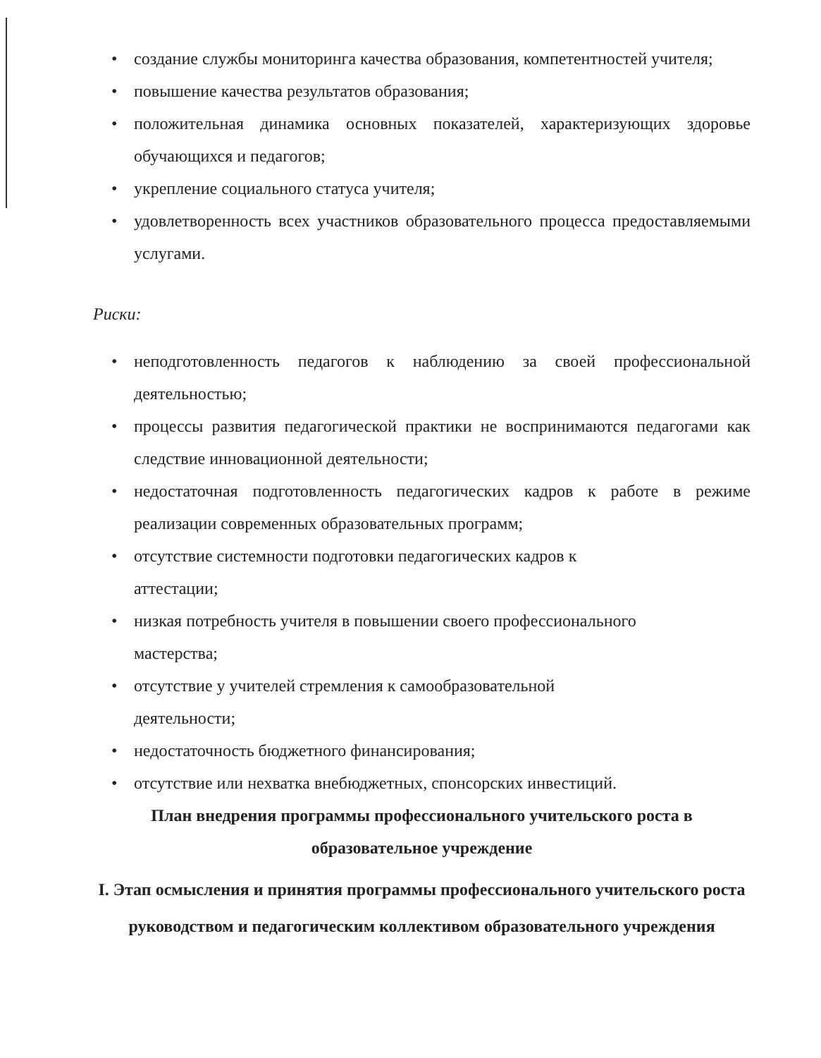• создание службы мониторинга качества образования, компетентностей учителя;
• повышение качества результатов образования;
• положительная динамика основных показателей, характеризующих здоровье обучающихся и педагогов;
• укрепление социального статуса учителя;
• удовлетворенность всех участников образовательного процесса предоставляемыми услугами.
Риски:
• неподготовленность педагогов к наблюдению за своей профессиональной деятельностью;
• процессы развития педагогической практики не воспринимаются педагогами как следствие инновационной деятельности;
• недостаточная подготовленность педагогических кадров к работе в режиме реализации современных образовательных программ;
• отсутствие системности подготовки педагогических кадров к
аттестации;
• низкая потребность учителя в повышении своего профессионального
мастерства;
• отсутствие у учителей стремления к самообразовательной
деятельности;
• недостаточность бюджетного финансирования;
• отсутствие или нехватка внебюджетных, спонсорских инвестиций.
План внедрения программы профессионального учительского роста в образовательное учреждение
I. Этап осмысления и принятия программы профессионального учительского роста руководством и педагогическим коллективом образовательного учреждения